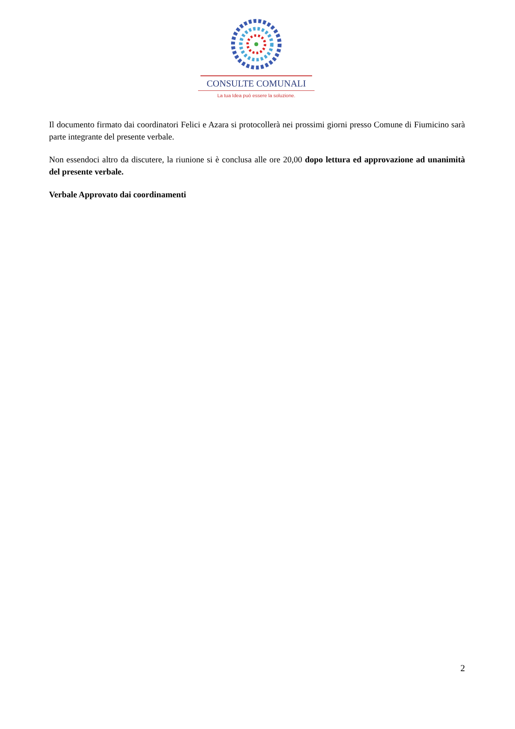CONSULTE COMUNALI
La tua Idea può essere la soluzione.
Il documento firmato dai coordinatori Felici e Azara si protocollerà nei prossimi giorni presso Comune di Fiumicino sarà parte integrante del presente verbale.
Non essendoci altro da discutere, la riunione si è conclusa alle ore 20,00 dopo lettura ed approvazione ad unanimità del presente verbale.
Verbale Approvato dai coordinamenti
2